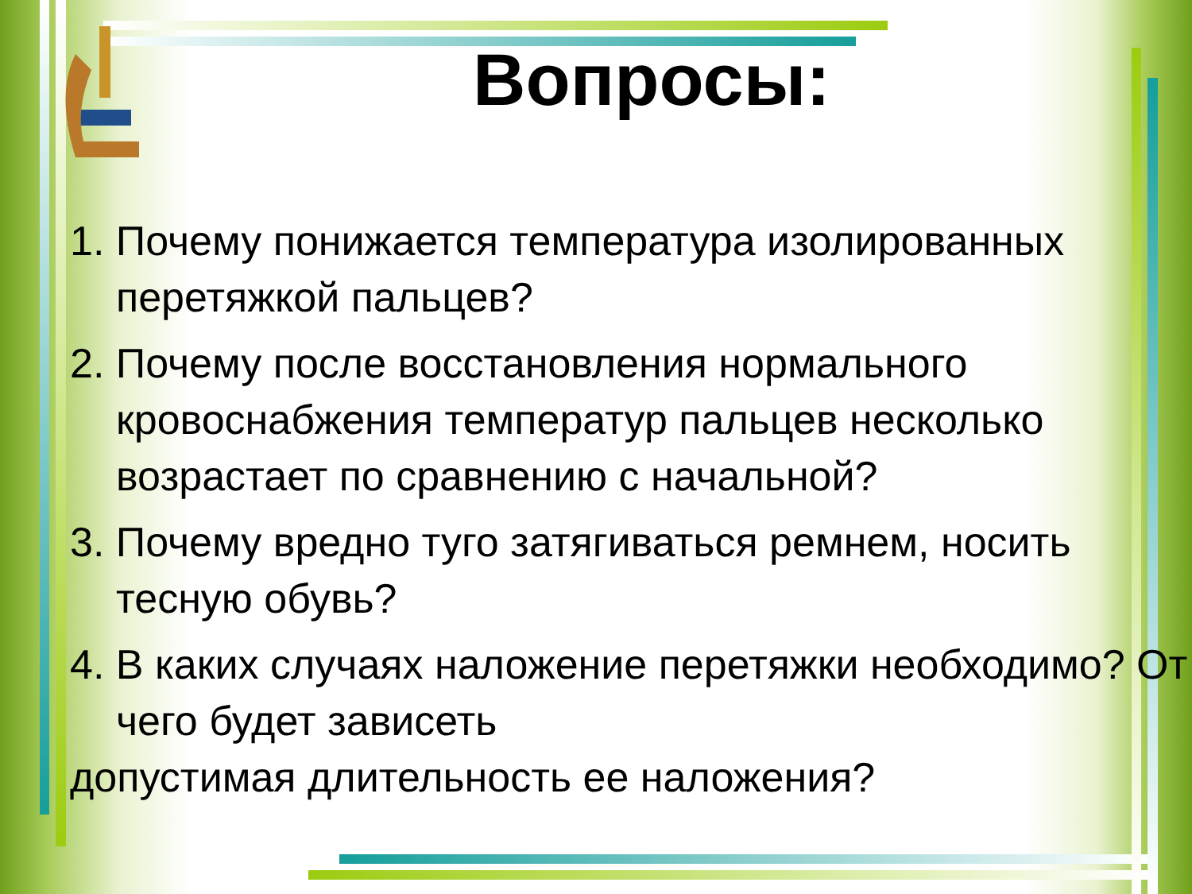Вопросы:
1. Почему понижается температура изолированных перетяжкой пальцев?
2. Почему после восстановления нормального кровоснабжения температур пальцев несколько возрастает по сравнению с начальной?
3. Почему вредно туго затягиваться ремнем, носить тесную обувь?
4. В каких случаях наложение перетяжки необходимо? От чего будет зависеть
допустимая длительность ее наложения?